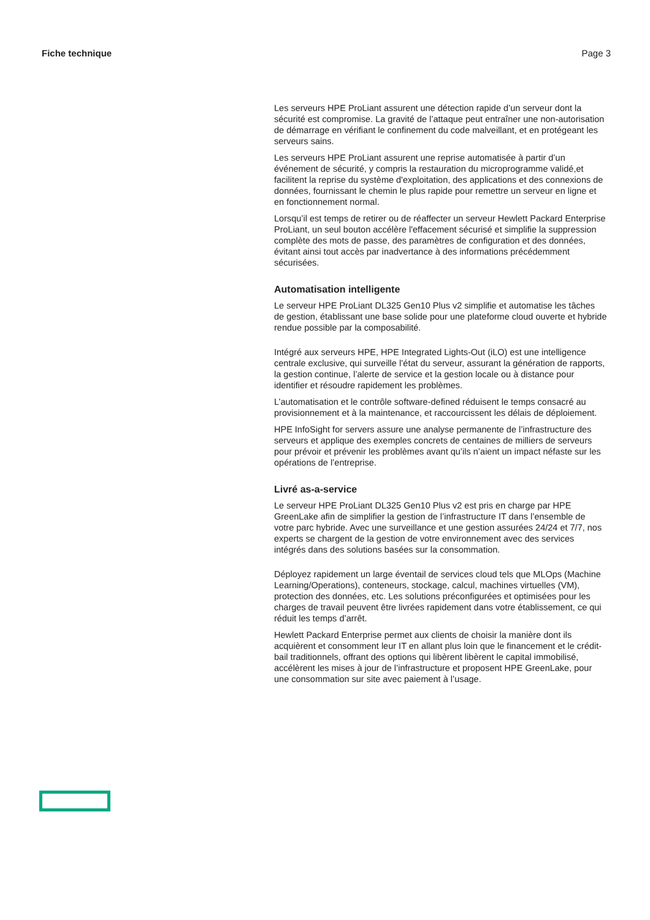Fiche technique Page 3
Les serveurs HPE ProLiant assurent une détection rapide d’un serveur dont la sécurité est compromise. La gravité de l’attaque peut entraîner une non-autorisation de démarrage en vérifiant le confinement du code malveillant, et en protégeant les serveurs sains.
Les serveurs HPE ProLiant assurent une reprise automatisée à partir d’un événement de sécurité, y compris la restauration du microprogramme validé,et facilitent la reprise du système d'exploitation, des applications et des connexions de données, fournissant le chemin le plus rapide pour remettre un serveur en ligne et en fonctionnement normal.
Lorsqu’il est temps de retirer ou de réaffecter un serveur Hewlett Packard Enterprise ProLiant, un seul bouton accélère l'effacement sécurisé et simplifie la suppression complète des mots de passe, des paramètres de configuration et des données, évitant ainsi tout accès par inadvertance à des informations précédemment sécurisées.
Automatisation intelligente
Le serveur HPE ProLiant DL325 Gen10 Plus v2 simplifie et automatise les tâches de gestion, établissant une base solide pour une plateforme cloud ouverte et hybride rendue possible par la composabilité.
Intégré aux serveurs HPE, HPE Integrated Lights-Out (iLO) est une intelligence centrale exclusive, qui surveille l’état du serveur, assurant la génération de rapports, la gestion continue, l’alerte de service et la gestion locale ou à distance pour identifier et résoudre rapidement les problèmes.
L’automatisation et le contrôle software-defined réduisent le temps consacré au provisionnement et à la maintenance, et raccourcissent les délais de déploiement.
HPE InfoSight for servers assure une analyse permanente de l’infrastructure des serveurs et applique des exemples concrets de centaines de milliers de serveurs pour prévoir et prévenir les problèmes avant qu’ils n’aient un impact néfaste sur les opérations de l’entreprise.
Livré as-a-service
Le serveur HPE ProLiant DL325 Gen10 Plus v2 est pris en charge par HPE GreenLake afin de simplifier la gestion de l’infrastructure IT dans l’ensemble de votre parc hybride. Avec une surveillance et une gestion assurées 24/24 et 7/7, nos experts se chargent de la gestion de votre environnement avec des services intégrés dans des solutions basées sur la consommation.
Déployez rapidement un large éventail de services cloud tels que MLOps (Machine Learning/Operations), conteneurs, stockage, calcul, machines virtuelles (VM), protection des données, etc. Les solutions préconfigurées et optimisées pour les charges de travail peuvent être livrées rapidement dans votre établissement, ce qui réduit les temps d’arrêt.
Hewlett Packard Enterprise permet aux clients de choisir la manière dont ils acquièrent et consomment leur IT en allant plus loin que le financement et le crédit-bail traditionnels, offrant des options qui libèrent libèrent le capital immobilisé, accélèrent les mises à jour de l’infrastructure et proposent HPE GreenLake, pour une consommation sur site avec paiement à l’usage.